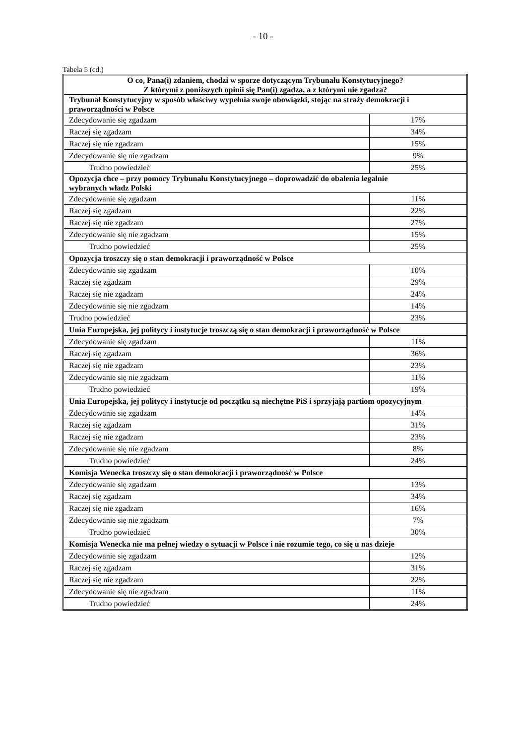- 10 -
Tabela 5 (cd.)
| O co, Pana(i) zdaniem, chodzi w sporze dotyczącym Trybunału Konstytucyjnego? Z którymi z poniższych opinii się Pan(i) zgadza, a z którymi nie zgadza? | |
| --- | --- |
| Trybunał Konstytucyjny w sposób właściwy wypełnia swoje obowiązki, stojąc na straży demokracji i praworządności w Polsce | |
| Zdecydowanie się zgadzam | 17% |
| Raczej się zgadzam | 34% |
| Raczej się nie zgadzam | 15% |
| Zdecydowanie się nie zgadzam | 9% |
| Trudno powiedzieć | 25% |
| Opozycja chce – przy pomocy Trybunału Konstytucyjnego – doprowadzić do obalenia legalnie wybranych władz Polski | |
| Zdecydowanie się zgadzam | 11% |
| Raczej się zgadzam | 22% |
| Raczej się nie zgadzam | 27% |
| Zdecydowanie się nie zgadzam | 15% |
| Trudno powiedzieć | 25% |
| Opozycja troszczy się o stan demokracji i praworządność w Polsce | |
| Zdecydowanie się zgadzam | 10% |
| Raczej się zgadzam | 29% |
| Raczej się nie zgadzam | 24% |
| Zdecydowanie się nie zgadzam | 14% |
| Trudno powiedzieć | 23% |
| Unia Europejska, jej politycy i instytucje troszczą się o stan demokracji i praworządność w Polsce | |
| Zdecydowanie się zgadzam | 11% |
| Raczej się zgadzam | 36% |
| Raczej się nie zgadzam | 23% |
| Zdecydowanie się nie zgadzam | 11% |
| Trudno powiedzieć | 19% |
| Unia Europejska, jej politycy i instytucje od początku są niechętne PiS i sprzyjają partiom opozycyjnym | |
| Zdecydowanie się zgadzam | 14% |
| Raczej się zgadzam | 31% |
| Raczej się nie zgadzam | 23% |
| Zdecydowanie się nie zgadzam | 8% |
| Trudno powiedzieć | 24% |
| Komisja Wenecka troszczy się o stan demokracji i praworządność w Polsce | |
| Zdecydowanie się zgadzam | 13% |
| Raczej się zgadzam | 34% |
| Raczej się nie zgadzam | 16% |
| Zdecydowanie się nie zgadzam | 7% |
| Trudno powiedzieć | 30% |
| Komisja Wenecka nie ma pełnej wiedzy o sytuacji w Polsce i nie rozumie tego, co się u nas dzieje | |
| Zdecydowanie się zgadzam | 12% |
| Raczej się zgadzam | 31% |
| Raczej się nie zgadzam | 22% |
| Zdecydowanie się nie zgadzam | 11% |
| Trudno powiedzieć | 24% |